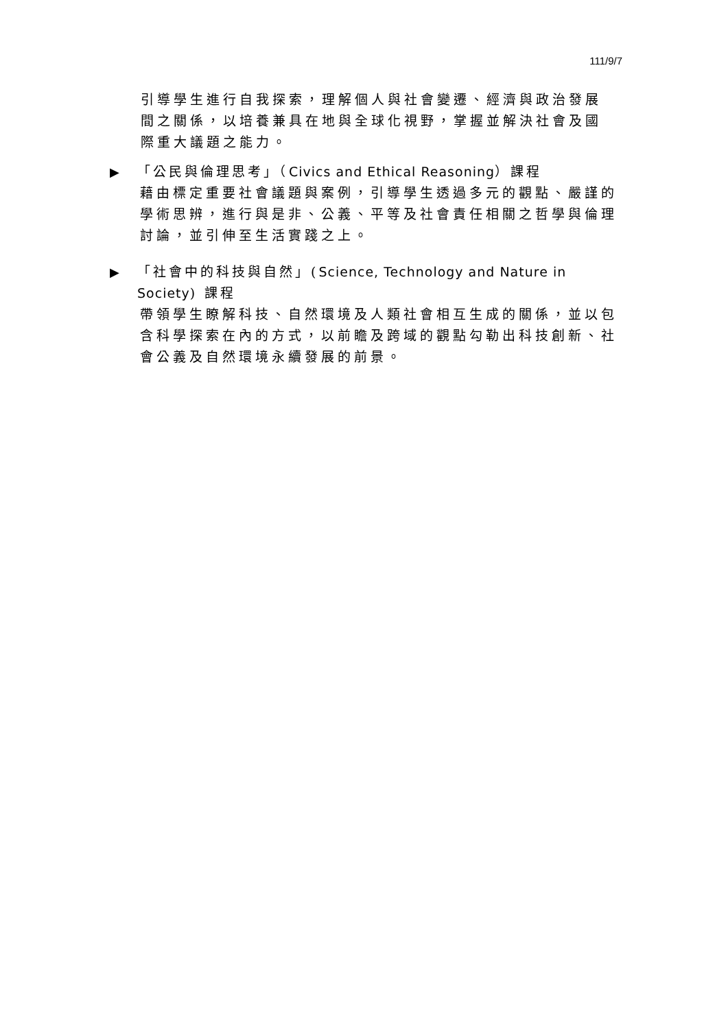111/9/7
引導學生進行自我探索，理解個人與社會變遷、經濟與政治發展間之關係，以培養兼具在地與全球化視野，掌握並解決社會及國際重大議題之能力。
▶ 「公民與倫理思考」（Civics and Ethical Reasoning）課程
藉由標定重要社會議題與案例，引導學生透過多元的觀點、嚴謹的學術思辨，進行與是非、公義、平等及社會責任相關之哲學與倫理討論，並引伸至生活實踐之上。
▶ 「社會中的科技與自然」(Science, Technology and Nature in Society) 課程
帶領學生瞭解科技、自然環境及人類社會相互生成的關係，並以包含科學探索在內的方式，以前瞻及跨域的觀點勾勒出科技創新、社會公義及自然環境永續發展的前景。